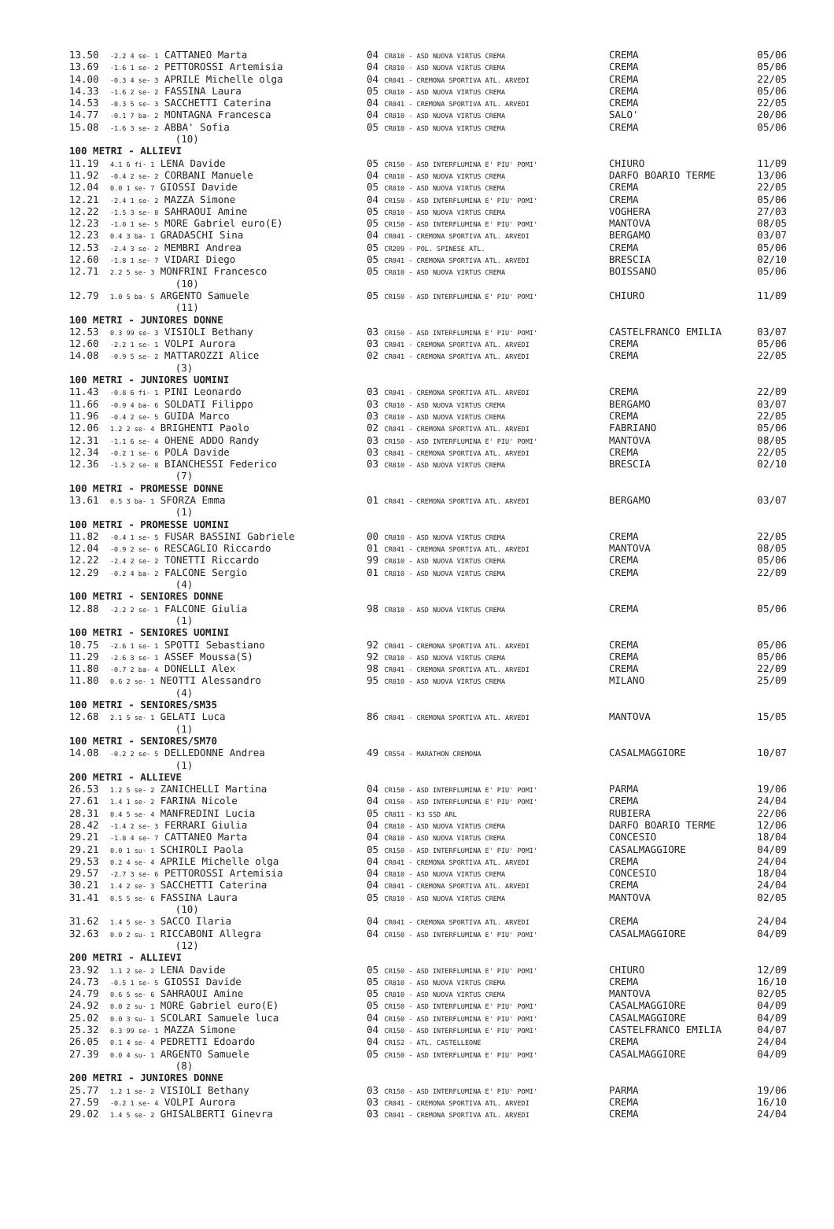| 13.50 | -2.2 4 se- 1 CATTANEO Marta | 04 CR810 - ASD NUOVA VIRTUS CREMA | CREMA | 05/06 |
| 13.69 | -1.6 1 se- 2 PETTOROSSI Artemisia | 04 CR810 - ASD NUOVA VIRTUS CREMA | CREMA | 05/06 |
| 14.00 | -0.3 4 se- 3 APRILE Michelle olga | 04 CR041 - CREMONA SPORTIVA ATL. ARVEDI | CREMA | 22/05 |
| 14.33 | -1.6 2 se- 2 FASSINA Laura | 05 CR810 - ASD NUOVA VIRTUS CREMA | CREMA | 05/06 |
| 14.53 | -0.3 5 se- 3 SACCHETTI Caterina | 04 CR041 - CREMONA SPORTIVA ATL. ARVEDI | CREMA | 22/05 |
| 14.77 | -0.1 7 ba- 2 MONTAGNA Francesca | 04 CR810 - ASD NUOVA VIRTUS CREMA | SALO' | 20/06 |
| 15.08 | -1.6 3 se- 2 ABBA' Sofia | 05 CR810 - ASD NUOVA VIRTUS CREMA | CREMA | 05/06 |
| | (10) | | | |
| 100 METRI - ALLIEVI | | | | |
| 11.19 | 4.1 6 fi- 1 LENA Davide | 05 CR150 - ASD INTERFLUMINA E' PIU' POMI' | CHIURO | 11/09 |
| 11.92 | -0.4 2 se- 2 CORBANI Manuele | 04 CR810 - ASD NUOVA VIRTUS CREMA | DARFO BOARIO TERME | 13/06 |
| 12.04 | 0.0 1 se- 7 GIOSSI Davide | 05 CR810 - ASD NUOVA VIRTUS CREMA | CREMA | 22/05 |
| 12.21 | -2.4 1 se- 2 MAZZA Simone | 04 CR150 - ASD INTERFLUMINA E' PIU' POMI' | CREMA | 05/06 |
| 12.22 | -1.5 3 se- 8 SAHRAOUI Amine | 05 CR810 - ASD NUOVA VIRTUS CREMA | VOGHERA | 27/03 |
| 12.23 | -1.0 1 se- 5 MORE Gabriel euro(E) | 05 CR150 - ASD INTERFLUMINA E' PIU' POMI' | MANTOVA | 08/05 |
| 12.23 | 0.4 3 ba- 1 GRADASCHI Sina | 04 CR041 - CREMONA SPORTIVA ATL. ARVEDI | BERGAMO | 03/07 |
| 12.53 | -2.4 3 se- 2 MEMBRI Andrea | 05 CR209 - POL. SPINESE ATL. | CREMA | 05/06 |
| 12.60 | -1.8 1 se- 7 VIDARI Diego | 05 CR041 - CREMONA SPORTIVA ATL. ARVEDI | BRESCIA | 02/10 |
| 12.71 | 2.2 5 se- 3 MONFRINI Francesco | 05 CR810 - ASD NUOVA VIRTUS CREMA | BOISSANO | 05/06 |
| | (10) | | | |
| 12.79 | 1.0 5 ba- 5 ARGENTO Samuele | 05 CR150 - ASD INTERFLUMINA E' PIU' POMI' | CHIURO | 11/09 |
| | (11) | | | |
| 100 METRI - JUNIORES DONNE | | | | |
| 12.53 | 0.3 99 se- 3 VISIOLI Bethany | 03 CR150 - ASD INTERFLUMINA E' PIU' POMI' | CASTELFRANCO EMILIA | 03/07 |
| 12.60 | -2.2 1 se- 1 VOLPI Aurora | 03 CR041 - CREMONA SPORTIVA ATL. ARVEDI | CREMA | 05/06 |
| 14.08 | -0.9 5 se- 2 MATTAROZZI Alice | 02 CR041 - CREMONA SPORTIVA ATL. ARVEDI | CREMA | 22/05 |
| | (3) | | | |
| 100 METRI - JUNIORES UOMINI | | | | |
| 11.43 | -0.8 6 fi- 1 PINI Leonardo | 03 CR041 - CREMONA SPORTIVA ATL. ARVEDI | CREMA | 22/09 |
| 11.66 | -0.9 4 ba- 6 SOLDATI Filippo | 03 CR810 - ASD NUOVA VIRTUS CREMA | BERGAMO | 03/07 |
| 11.96 | -0.4 2 se- 5 GUIDA Marco | 03 CR810 - ASD NUOVA VIRTUS CREMA | CREMA | 22/05 |
| 12.06 | 1.2 2 se- 4 BRIGHENTI Paolo | 02 CR041 - CREMONA SPORTIVA ATL. ARVEDI | FABRIANO | 05/06 |
| 12.31 | -1.1 6 se- 4 OHENE ADDO Randy | 03 CR150 - ASD INTERFLUMINA E' PIU' POMI' | MANTOVA | 08/05 |
| 12.34 | -0.2 1 se- 6 POLA Davide | 03 CR041 - CREMONA SPORTIVA ATL. ARVEDI | CREMA | 22/05 |
| 12.36 | -1.5 2 se- 8 BIANCHESSI Federico | 03 CR810 - ASD NUOVA VIRTUS CREMA | BRESCIA | 02/10 |
| | (7) | | | |
| 100 METRI - PROMESSE DONNE | | | | |
| 13.61 | 0.5 3 ba- 1 SFORZA Emma | 01 CR041 - CREMONA SPORTIVA ATL. ARVEDI | BERGAMO | 03/07 |
| | (1) | | | |
| 100 METRI - PROMESSE UOMINI | | | | |
| 11.82 | -0.4 1 se- 5 FUSAR BASSINI Gabriele | 00 CR810 - ASD NUOVA VIRTUS CREMA | CREMA | 22/05 |
| 12.04 | -0.9 2 se- 6 RESCAGLIO Riccardo | 01 CR041 - CREMONA SPORTIVA ATL. ARVEDI | MANTOVA | 08/05 |
| 12.22 | -2.4 2 se- 2 TONETTI Riccardo | 99 CR810 - ASD NUOVA VIRTUS CREMA | CREMA | 05/06 |
| 12.29 | -0.2 4 ba- 2 FALCONE Sergio | 01 CR810 - ASD NUOVA VIRTUS CREMA | CREMA | 22/09 |
| | (4) | | | |
| 100 METRI - SENIORES DONNE | | | | |
| 12.88 | -2.2 2 se- 1 FALCONE Giulia | 98 CR810 - ASD NUOVA VIRTUS CREMA | CREMA | 05/06 |
| | (1) | | | |
| 100 METRI - SENIORES UOMINI | | | | |
| 10.75 | -2.6 1 se- 1 SPOTTI Sebastiano | 92 CR041 - CREMONA SPORTIVA ATL. ARVEDI | CREMA | 05/06 |
| 11.29 | -2.6 3 se- 1 ASSEF Moussa(S) | 92 CR810 - ASD NUOVA VIRTUS CREMA | CREMA | 05/06 |
| 11.80 | -0.7 2 ba- 4 DONELLI Alex | 98 CR041 - CREMONA SPORTIVA ATL. ARVEDI | CREMA | 22/09 |
| 11.80 | 0.6 2 se- 1 NEOTTI Alessandro | 95 CR810 - ASD NUOVA VIRTUS CREMA | MILANO | 25/09 |
| | (4) | | | |
| 100 METRI - SENIORES/SM35 | | | | |
| 12.68 | 2.1 5 se- 1 GELATI Luca | 86 CR041 - CREMONA SPORTIVA ATL. ARVEDI | MANTOVA | 15/05 |
| | (1) | | | |
| 100 METRI - SENIORES/SM70 | | | | |
| 14.08 | -0.2 2 se- 5 DELLEDONNE Andrea | 49 CR554 - MARATHON CREMONA | CASALMAGGIORE | 10/07 |
| | (1) | | | |
| 200 METRI - ALLIEVE | | | | |
| 26.53 | 1.2 5 se- 2 ZANICHELLI Martina | 04 CR150 - ASD INTERFLUMINA E' PIU' POMI' | PARMA | 19/06 |
| 27.61 | 1.4 1 se- 2 FARINA Nicole | 04 CR150 - ASD INTERFLUMINA E' PIU' POMI' | CREMA | 24/04 |
| 28.31 | 0.4 5 se- 4 MANFREDINI Lucia | 05 CR811 - K3 SSD ARL | RUBIERA | 22/06 |
| 28.42 | -1.4 2 se- 3 FERRARI Giulia | 04 CR810 - ASD NUOVA VIRTUS CREMA | DARFO BOARIO TERME | 12/06 |
| 29.21 | -1.8 4 se- 7 CATTANEO Marta | 04 CR810 - ASD NUOVA VIRTUS CREMA | CONCESIO | 18/04 |
| 29.21 | 0.0 1 su- 1 SCHIROLI Paola | 05 CR150 - ASD INTERFLUMINA E' PIU' POMI' | CASALMAGGIORE | 04/09 |
| 29.53 | 0.2 4 se- 4 APRILE Michelle olga | 04 CR041 - CREMONA SPORTIVA ATL. ARVEDI | CREMA | 24/04 |
| 29.57 | -2.7 3 se- 6 PETTOROSSI Artemisia | 04 CR810 - ASD NUOVA VIRTUS CREMA | CONCESIO | 18/04 |
| 30.21 | 1.4 2 se- 3 SACCHETTI Caterina | 04 CR041 - CREMONA SPORTIVA ATL. ARVEDI | CREMA | 24/04 |
| 31.41 | 0.5 5 se- 6 FASSINA Laura | 05 CR810 - ASD NUOVA VIRTUS CREMA | MANTOVA | 02/05 |
| | (10) | | | |
| 31.62 | 1.4 5 se- 3 SACCO Ilaria | 04 CR041 - CREMONA SPORTIVA ATL. ARVEDI | CREMA | 24/04 |
| 32.63 | 0.0 2 su- 1 RICCABONI Allegra | 04 CR150 - ASD INTERFLUMINA E' PIU' POMI' | CASALMAGGIORE | 04/09 |
| | (12) | | | |
| 200 METRI - ALLIEVI | | | | |
| 23.92 | 1.1 2 se- 2 LENA Davide | 05 CR150 - ASD INTERFLUMINA E' PIU' POMI' | CHIURO | 12/09 |
| 24.73 | -0.5 1 se- 5 GIOSSI Davide | 05 CR810 - ASD NUOVA VIRTUS CREMA | CREMA | 16/10 |
| 24.79 | 0.6 5 se- 6 SAHRAOUI Amine | 05 CR810 - ASD NUOVA VIRTUS CREMA | MANTOVA | 02/05 |
| 24.92 | 0.0 2 su- 1 MORE Gabriel euro(E) | 05 CR150 - ASD INTERFLUMINA E' PIU' POMI' | CASALMAGGIORE | 04/09 |
| 25.02 | 0.0 3 su- 1 SCOLARI Samuele luca | 04 CR150 - ASD INTERFLUMINA E' PIU' POMI' | CASALMAGGIORE | 04/09 |
| 25.32 | 0.3 99 se- 1 MAZZA Simone | 04 CR150 - ASD INTERFLUMINA E' PIU' POMI' | CASTELFRANCO EMILIA | 04/07 |
| 26.05 | 0.1 4 se- 4 PEDRETTI Edoardo | 04 CR152 - ATL. CASTELLEONE | CREMA | 24/04 |
| 27.39 | 0.0 4 su- 1 ARGENTO Samuele | 05 CR150 - ASD INTERFLUMINA E' PIU' POMI' | CASALMAGGIORE | 04/09 |
| | (8) | | | |
| 200 METRI - JUNIORES DONNE | | | | |
| 25.77 | 1.2 1 se- 2 VISIOLI Bethany | 03 CR150 - ASD INTERFLUMINA E' PIU' POMI' | PARMA | 19/06 |
| 27.59 | -0.2 1 se- 4 VOLPI Aurora | 03 CR041 - CREMONA SPORTIVA ATL. ARVEDI | CREMA | 16/10 |
| 29.02 | 1.4 5 se- 2 GHISALBERTI Ginevra | 03 CR041 - CREMONA SPORTIVA ATL. ARVEDI | CREMA | 24/04 |